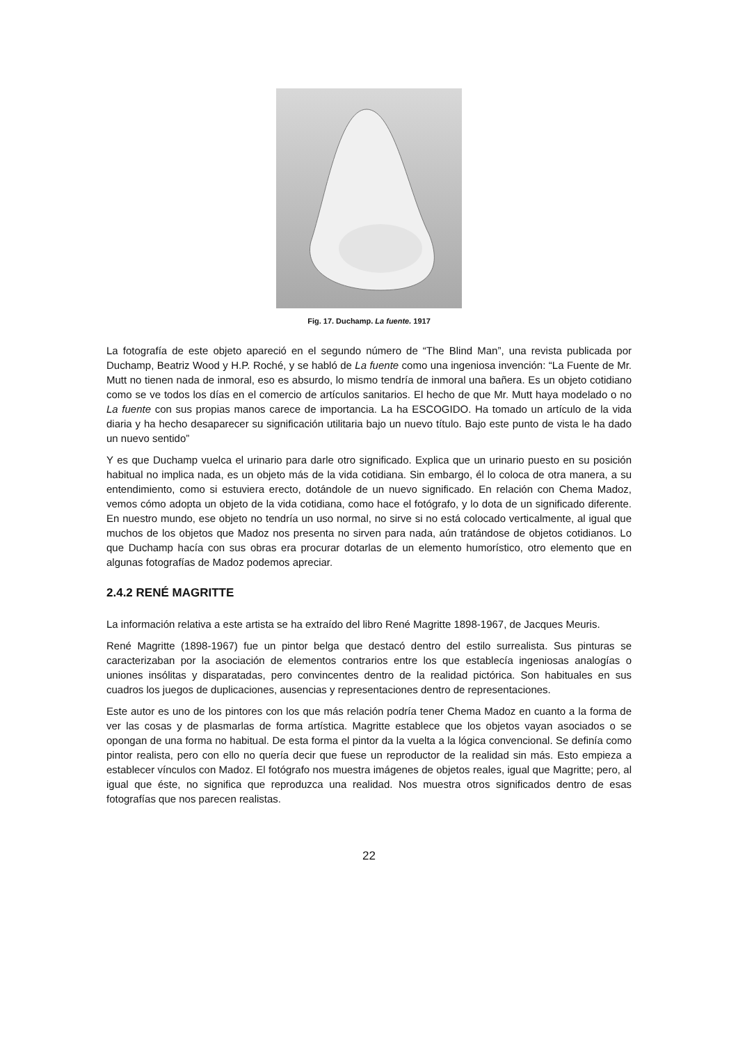Fig. 17. Duchamp. La fuente. 1917
La fotografía de este objeto apareció en el segundo número de “The Blind Man”, una revista publicada por Duchamp, Beatriz Wood y H.P. Roché, y se habló de La fuente como una ingeniosa invención: “La Fuente de Mr. Mutt no tienen nada de inmoral, eso es absurdo, lo mismo tendría de inmoral una bañera. Es un objeto cotidiano como se ve todos los días en el comercio de artículos sanitarios. El hecho de que Mr. Mutt haya modelado o no La fuente con sus propias manos carece de importancia. La ha ESCOGIDO. Ha tomado un artículo de la vida diaria y ha hecho desaparecer su significación utilitaria bajo un nuevo título. Bajo este punto de vista le ha dado un nuevo sentido”
Y es que Duchamp vuelca el urinario para darle otro significado. Explica que un urinario puesto en su posición habitual no implica nada, es un objeto más de la vida cotidiana. Sin embargo, él lo coloca de otra manera, a su entendimiento, como si estuviera erecto, dotándole de un nuevo significado. En relación con Chema Madoz, vemos cómo adopta un objeto de la vida cotidiana, como hace el fotógrafo, y lo dota de un significado diferente. En nuestro mundo, ese objeto no tendría un uso normal, no sirve si no está colocado verticalmente, al igual que muchos de los objetos que Madoz nos presenta no sirven para nada, aún tratándose de objetos cotidianos. Lo que Duchamp hacía con sus obras era procurar dotarlas de un elemento humorístico, otro elemento que en algunas fotografías de Madoz podemos apreciar.
2.4.2 RENÉ MAGRITTE
La información relativa a este artista se ha extraído del libro René Magritte 1898-1967, de Jacques Meuris.
René Magritte (1898-1967) fue un pintor belga que destacó dentro del estilo surrealista. Sus pinturas se caracterizaban por la asociación de elementos contrarios entre los que establecía ingeniosas analogías o uniones insólitas y disparatadas, pero convincentes dentro de la realidad pictórica. Son habituales en sus cuadros los juegos de duplicaciones, ausencias y representaciones dentro de representaciones.
Este autor es uno de los pintores con los que más relación podría tener Chema Madoz en cuanto a la forma de ver las cosas y de plasmarlas de forma artística. Magritte establece que los objetos vayan asociados o se opongan de una forma no habitual. De esta forma el pintor da la vuelta a la lógica convencional. Se definía como pintor realista, pero con ello no quería decir que fuese un reproductor de la realidad sin más. Esto empieza a establecer vínculos con Madoz. El fotógrafo nos muestra imágenes de objetos reales, igual que Magritte; pero, al igual que éste, no significa que reproduzca una realidad. Nos muestra otros significados dentro de esas fotografías que nos parecen realistas.
22